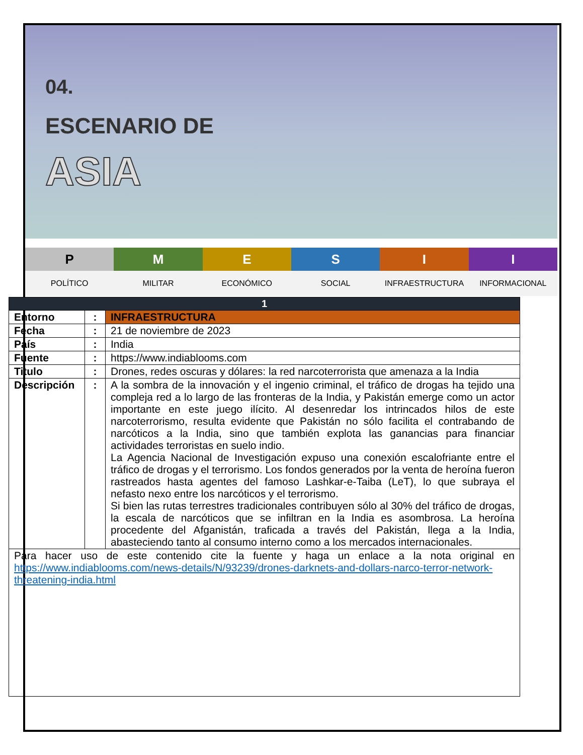04.
ESCENARIO DE
ASIA
P
POLÍTICO
M
MILITAR
E
ECONÓMICO
S
SOCIAL
I
INFRAESTRUCTURA
I
INFORMACIONAL
| 1 | | |
| --- | --- | --- |
| Entorno | : | INFRAESTRUCTURA |
| Fecha | : | 21 de noviembre de 2023 |
| País | : | India |
| Fuente | : | https://www.indiablooms.com |
| Titulo | : | Drones, redes oscuras y dólares: la red narcoterrorista que amenaza a la India |
| Descripción | : | A la sombra de la innovación y el ingenio criminal, el tráfico de drogas ha tejido una compleja red a lo largo de las fronteras de la India, y Pakistán emerge como un actor importante en este juego ilícito. Al desenredar los intrincados hilos de este narcoterrorismo, resulta evidente que Pakistán no sólo facilita el contrabando de narcóticos a la India, sino que también explota las ganancias para financiar actividades terroristas en suelo indio. La Agencia Nacional de Investigación expuso una conexión escalofriante entre el tráfico de drogas y el terrorismo. Los fondos generados por la venta de heroína fueron rastreados hasta agentes del famoso Lashkar-e-Taiba (LeT), lo que subraya el nefasto nexo entre los narcóticos y el terrorismo. Si bien las rutas terrestres tradicionales contribuyen sólo al 30% del tráfico de drogas, la escala de narcóticos que se infiltran en la India es asombrosa. La heroína procedente del Afganistán, traficada a través del Pakistán, llega a la India, abasteciendo tanto al consumo interno como a los mercados internacionales. |
| Para hacer uso de este contenido cite la fuente y haga un enlace a la nota original en https://www.indiablooms.com/news-details/N/93239/drones-darknets-and-dollars-narco-terror-network-threatening-india.html | | |